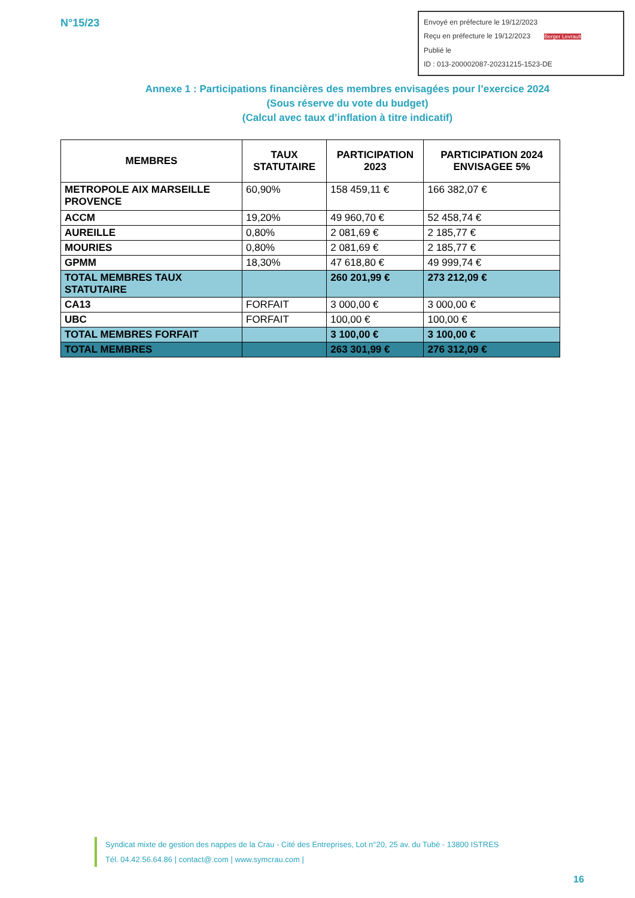N°15/23
Envoyé en préfecture le 19/12/2023
Reçu en préfecture le 19/12/2023 Berger Levrault
Publié le
ID : 013-200002087-20231215-1523-DE
Annexe 1 : Participations financières des membres envisagées pour l’exercice 2024
(Sous réserve du vote du budget)
(Calcul avec taux d’inflation à titre indicatif)
| MEMBRES | TAUX STATUTAIRE | PARTICIPATION 2023 | PARTICIPATION 2024 ENVISAGEE 5% |
| --- | --- | --- | --- |
| METROPOLE AIX MARSEILLE PROVENCE | 60,90% | 158 459,11 € | 166 382,07 € |
| ACCM | 19,20% | 49 960,70 € | 52 458,74 € |
| AUREILLE | 0,80% | 2 081,69 € | 2 185,77 € |
| MOURIES | 0,80% | 2 081,69 € | 2 185,77 € |
| GPMM | 18,30% | 47 618,80 € | 49 999,74 € |
| TOTAL MEMBRES TAUX STATUTAIRE | | 260 201,99 € | 273 212,09 € |
| CA13 | FORFAIT | 3 000,00 € | 3 000,00 € |
| UBC | FORFAIT | 100,00 € | 100,00 € |
| TOTAL MEMBRES FORFAIT | | 3 100,00 € | 3 100,00 € |
| TOTAL MEMBRES | | 263 301,99 € | 276 312,09 € |
Syndicat mixte de gestion des nappes de la Crau - Cité des Entreprises, Lot n°20, 25 av. du Tubé - 13800 ISTRES
Tél. 04.42.56.64.86 | contact@.com | www.symcrau.com |
16